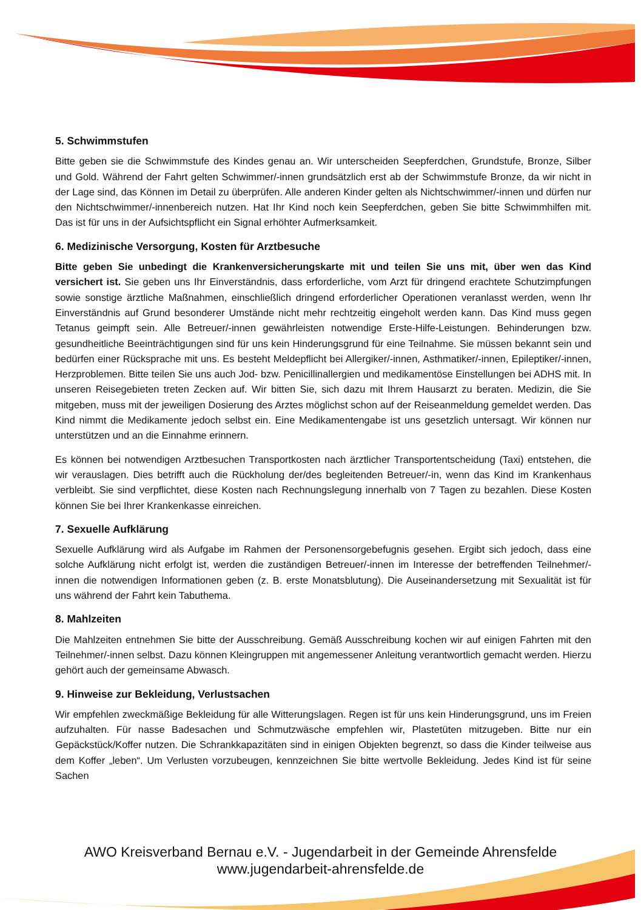5. Schwimmstufen
Bitte geben sie die Schwimmstufe des Kindes genau an. Wir unterscheiden Seepferdchen, Grundstufe, Bronze, Silber und Gold. Während der Fahrt gelten Schwimmer/-innen grundsätzlich erst ab der Schwimmstufe Bronze, da wir nicht in der Lage sind, das Können im Detail zu überprüfen. Alle anderen Kinder gelten als Nichtschwimmer/-innen und dürfen nur den Nichtschwimmer/-innenbereich nutzen. Hat Ihr Kind noch kein Seepferdchen, geben Sie bitte Schwimmhilfen mit. Das ist für uns in der Aufsichtspflicht ein Signal erhöhter Aufmerksamkeit.
6. Medizinische Versorgung, Kosten für Arztbesuche
Bitte geben Sie unbedingt die Krankenversicherungskarte mit und teilen Sie uns mit, über wen das Kind versichert ist. Sie geben uns Ihr Einverständnis, dass erforderliche, vom Arzt für dringend erachtete Schutzimpfungen sowie sonstige ärztliche Maßnahmen, einschließlich dringend erforderlicher Operationen veranlasst werden, wenn Ihr Einverständnis auf Grund besonderer Umstände nicht mehr rechtzeitig eingeholt werden kann. Das Kind muss gegen Tetanus geimpft sein. Alle Betreuer/-innen gewährleisten notwendige Erste-Hilfe-Leistungen. Behinderungen bzw. gesundheitliche Beeinträchtigungen sind für uns kein Hinderungsgrund für eine Teilnahme. Sie müssen bekannt sein und bedürfen einer Rücksprache mit uns. Es besteht Meldepflicht bei Allergiker/-innen, Asthmatiker/-innen, Epileptiker/-innen, Herzproblemen. Bitte teilen Sie uns auch Jod- bzw. Penicillinallergien und medikamentöse Einstellungen bei ADHS mit. In unseren Reisegebieten treten Zecken auf. Wir bitten Sie, sich dazu mit Ihrem Hausarzt zu beraten. Medizin, die Sie mitgeben, muss mit der jeweiligen Dosierung des Arztes möglichst schon auf der Reiseanmeldung gemeldet werden. Das Kind nimmt die Medikamente jedoch selbst ein. Eine Medikamentengabe ist uns gesetzlich untersagt. Wir können nur unterstützen und an die Einnahme erinnern.
Es können bei notwendigen Arztbesuchen Transportkosten nach ärztlicher Transportentscheidung (Taxi) entstehen, die wir verauslagen. Dies betrifft auch die Rückholung der/des begleitenden Betreuer/-in, wenn das Kind im Krankenhaus verbleibt. Sie sind verpflichtet, diese Kosten nach Rechnungslegung innerhalb von 7 Tagen zu bezahlen. Diese Kosten können Sie bei Ihrer Krankenkasse einreichen.
7. Sexuelle Aufklärung
Sexuelle Aufklärung wird als Aufgabe im Rahmen der Personensorgebefugnis gesehen. Ergibt sich jedoch, dass eine solche Aufklärung nicht erfolgt ist, werden die zuständigen Betreuer/-innen im Interesse der betreffenden Teilnehmer/-innen die notwendigen Informationen geben (z. B. erste Monatsblutung). Die Auseinandersetzung mit Sexualität ist für uns während der Fahrt kein Tabuthema.
8. Mahlzeiten
Die Mahlzeiten entnehmen Sie bitte der Ausschreibung. Gemäß Ausschreibung kochen wir auf einigen Fahrten mit den Teilnehmer/-innen selbst. Dazu können Kleingruppen mit angemessener Anleitung verantwortlich gemacht werden. Hierzu gehört auch der gemeinsame Abwasch.
9. Hinweise zur Bekleidung, Verlustsachen
Wir empfehlen zweckmäßige Bekleidung für alle Witterungslagen. Regen ist für uns kein Hinderungsgrund, uns im Freien aufzuhalten. Für nasse Badesachen und Schmutzwäsche empfehlen wir, Plastetüten mitzugeben. Bitte nur ein Gepäckstück/Koffer nutzen. Die Schrankkapazitäten sind in einigen Objekten begrenzt, so dass die Kinder teilweise aus dem Koffer „leben“. Um Verlusten vorzubeugen, kennzeichnen Sie bitte wertvolle Bekleidung. Jedes Kind ist für seine Sachen
AWO Kreisverband Bernau e.V. - Jugendarbeit in der Gemeinde Ahrensfelde
www.jugendarbeit-ahrensfelde.de